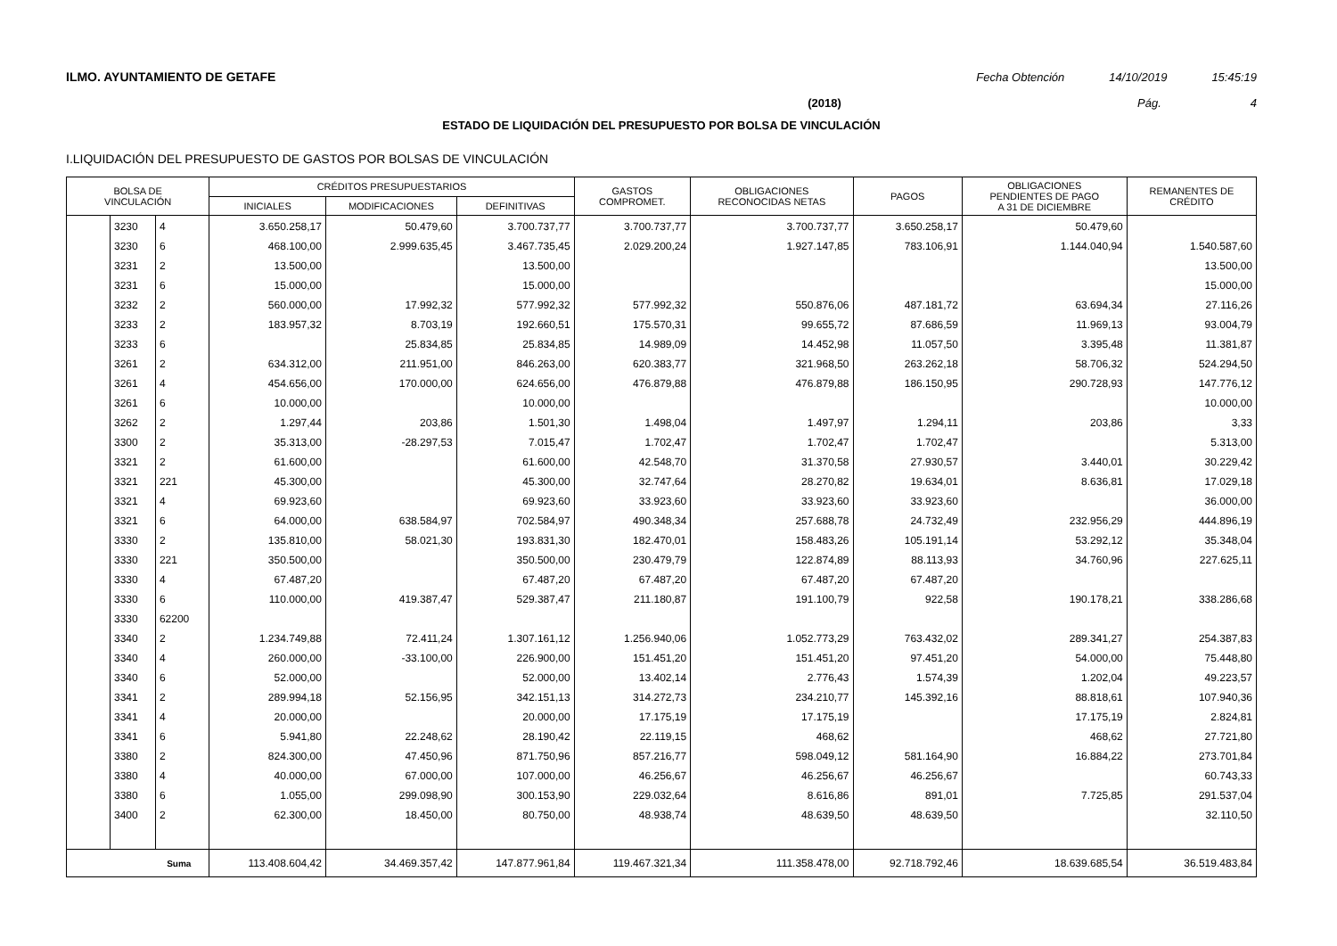ILMO. AYUNTAMIENTO DE GETAFE Fecha Obtención 14/10/2019 15:45:19
(2018) Pág. 4
ESTADO DE LIQUIDACIÓN DEL PRESUPUESTO POR BOLSA DE VINCULACIÓN
I.LIQUIDACIÓN DEL PRESUPUESTO DE GASTOS POR BOLSAS DE VINCULACIÓN
| BOLSA DE VINCULACIÓN | | | CRÉDITOS PRESUPUESTARIOS | | | GASTOS COMPROMET. | OBLIGACIONES RECONOCIDAS NETAS | PAGOS | OBLIGACIONES PENDIENTES DE PAGO A 31 DE DICIEMBRE | REMANENTES DE CRÉDITO |
| --- | --- | --- | --- | --- | --- | --- | --- | --- | --- | --- |
| | | | INICIALES | MODIFICACIONES | DEFINITIVAS | | | | | |
| | 3230 | 4 | 3.650.258,17 | 50.479,60 | 3.700.737,77 | 3.700.737,77 | 3.700.737,77 | 3.650.258,17 | 50.479,60 | |
| | 3230 | 6 | 468.100,00 | 2.999.635,45 | 3.467.735,45 | 2.029.200,24 | 1.927.147,85 | 783.106,91 | 1.144.040,94 | 1.540.587,60 |
| | 3231 | 2 | 13.500,00 | | 13.500,00 | | | | | 13.500,00 |
| | 3231 | 6 | 15.000,00 | | 15.000,00 | | | | | 15.000,00 |
| | 3232 | 2 | 560.000,00 | 17.992,32 | 577.992,32 | 577.992,32 | 550.876,06 | 487.181,72 | 63.694,34 | 27.116,26 |
| | 3233 | 2 | 183.957,32 | 8.703,19 | 192.660,51 | 175.570,31 | 99.655,72 | 87.686,59 | 11.969,13 | 93.004,79 |
| | 3233 | 6 | | 25.834,85 | 25.834,85 | 14.989,09 | 14.452,98 | 11.057,50 | 3.395,48 | 11.381,87 |
| | 3261 | 2 | 634.312,00 | 211.951,00 | 846.263,00 | 620.383,77 | 321.968,50 | 263.262,18 | 58.706,32 | 524.294,50 |
| | 3261 | 4 | 454.656,00 | 170.000,00 | 624.656,00 | 476.879,88 | 476.879,88 | 186.150,95 | 290.728,93 | 147.776,12 |
| | 3261 | 6 | 10.000,00 | | 10.000,00 | | | | | 10.000,00 |
| | 3262 | 2 | 1.297,44 | 203,86 | 1.501,30 | 1.498,04 | 1.497,97 | 1.294,11 | 203,86 | 3,33 |
| | 3300 | 2 | 35.313,00 | -28.297,53 | 7.015,47 | 1.702,47 | 1.702,47 | 1.702,47 | | 5.313,00 |
| | 3321 | 2 | 61.600,00 | | 61.600,00 | 42.548,70 | 31.370,58 | 27.930,57 | 3.440,01 | 30.229,42 |
| | 3321 | 221 | 45.300,00 | | 45.300,00 | 32.747,64 | 28.270,82 | 19.634,01 | 8.636,81 | 17.029,18 |
| | 3321 | 4 | 69.923,60 | | 69.923,60 | 33.923,60 | 33.923,60 | 33.923,60 | | 36.000,00 |
| | 3321 | 6 | 64.000,00 | 638.584,97 | 702.584,97 | 490.348,34 | 257.688,78 | 24.732,49 | 232.956,29 | 444.896,19 |
| | 3330 | 2 | 135.810,00 | 58.021,30 | 193.831,30 | 182.470,01 | 158.483,26 | 105.191,14 | 53.292,12 | 35.348,04 |
| | 3330 | 221 | 350.500,00 | | 350.500,00 | 230.479,79 | 122.874,89 | 88.113,93 | 34.760,96 | 227.625,11 |
| | 3330 | 4 | 67.487,20 | | 67.487,20 | 67.487,20 | 67.487,20 | 67.487,20 | | |
| | 3330 | 6 | 110.000,00 | 419.387,47 | 529.387,47 | 211.180,87 | 191.100,79 | 922,58 | 190.178,21 | 338.286,68 |
| | 3330 | 62200 | | | | | | | | |
| | 3340 | 2 | 1.234.749,88 | 72.411,24 | 1.307.161,12 | 1.256.940,06 | 1.052.773,29 | 763.432,02 | 289.341,27 | 254.387,83 |
| | 3340 | 4 | 260.000,00 | -33.100,00 | 226.900,00 | 151.451,20 | 151.451,20 | 97.451,20 | 54.000,00 | 75.448,80 |
| | 3340 | 6 | 52.000,00 | | 52.000,00 | 13.402,14 | 2.776,43 | 1.574,39 | 1.202,04 | 49.223,57 |
| | 3341 | 2 | 289.994,18 | 52.156,95 | 342.151,13 | 314.272,73 | 234.210,77 | 145.392,16 | 88.818,61 | 107.940,36 |
| | 3341 | 4 | 20.000,00 | | 20.000,00 | 17.175,19 | 17.175,19 | | 17.175,19 | 2.824,81 |
| | 3341 | 6 | 5.941,80 | 22.248,62 | 28.190,42 | 22.119,15 | 468,62 | | 468,62 | 27.721,80 |
| | 3380 | 2 | 824.300,00 | 47.450,96 | 871.750,96 | 857.216,77 | 598.049,12 | 581.164,90 | 16.884,22 | 273.701,84 |
| | 3380 | 4 | 40.000,00 | 67.000,00 | 107.000,00 | 46.256,67 | 46.256,67 | 46.256,67 | | 60.743,33 |
| | 3380 | 6 | 1.055,00 | 299.098,90 | 300.153,90 | 229.032,64 | 8.616,86 | 891,01 | 7.725,85 | 291.537,04 |
| | 3400 | 2 | 62.300,00 | 18.450,00 | 80.750,00 | 48.938,74 | 48.639,50 | 48.639,50 | | 32.110,50 |
| Suma | | | 113.408.604,42 | 34.469.357,42 | 147.877.961,84 | 119.467.321,34 | 111.358.478,00 | 92.718.792,46 | 18.639.685,54 | 36.519.483,84 |